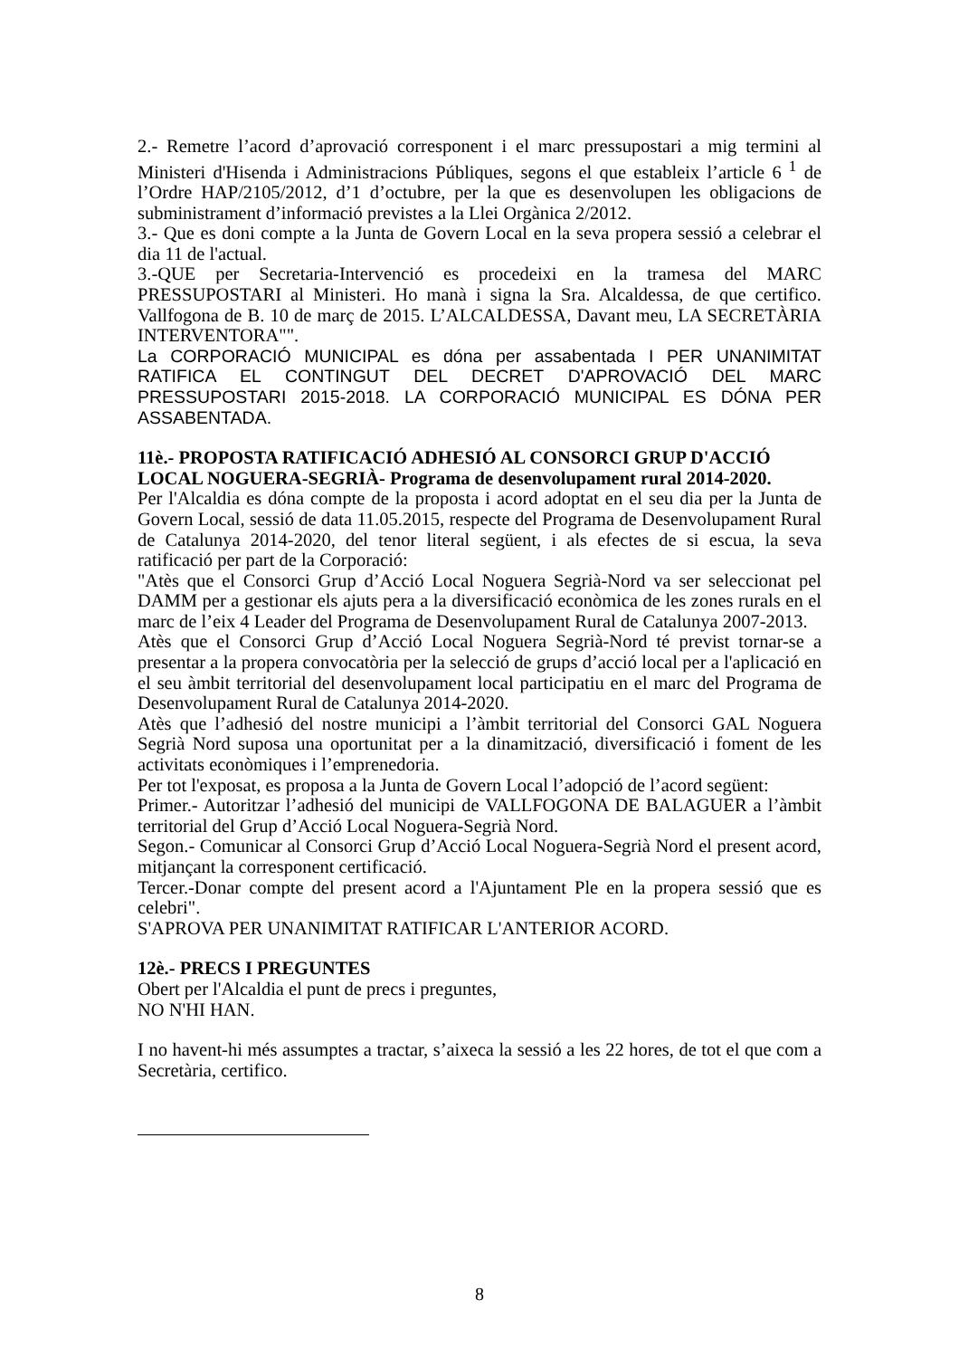2.- Remetre l’acord d’aprovació corresponent i el marc pressupostari a mig termini al Ministeri d'Hisenda i Administracions Públiques, segons el que estableix l’article 6 <sup>1</sup> de l’Ordre HAP/2105/2012, d’1 d’octubre, per la que es desenvolupen les obligacions de subministrament d’informació previstes a la Llei Orgànica 2/2012.
3.- Que es doni compte a la Junta de Govern Local en la seva propera sessió a celebrar el dia 11 de l'actual.
3.-QUE per Secretaria-Intervenció es procedeixi en la tramesa del MARC PRESSUPOSTARI al Ministeri. Ho manà i signa la Sra. Alcaldessa, de que certifico. Vallfogona de B. 10 de març de 2015. L’ALCALDESSA, Davant meu, LA SECRETÀRIA INTERVENTORA"".
La CORPORACIÓ MUNICIPAL es dóna per assabentada I PER UNANIMITAT RATIFICA EL CONTINGUT DEL DECRET D'APROVACIÓ DEL MARC PRESSUPOSTARI 2015-2018. LA CORPORACIÓ MUNICIPAL ES DÓNA PER ASSABENTADA.
11è.- PROPOSTA RATIFICACIÓ ADHESIÓ AL CONSORCI GRUP D'ACCIÓ LOCAL NOGUERA-SEGRIÀ- Programa de desenvolupament rural 2014-2020.
Per l'Alcaldia es dóna compte de la proposta i acord adoptat en el seu dia per la Junta de Govern Local, sessió de data 11.05.2015, respecte del Programa de Desenvolupament Rural de Catalunya 2014-2020, del tenor literal següent, i als efectes de si escua, la seva ratificació per part de la Corporació:
"Atès que el Consorci Grup d’Acció Local Noguera Segrià-Nord va ser seleccionat pel DAMM per a gestionar els ajuts pera a la diversificació econòmica de les zones rurals en el marc de l’eix 4 Leader del Programa de Desenvolupament Rural de Catalunya 2007-2013.
Atès que el Consorci Grup d’Acció Local Noguera Segrià-Nord té previst tornar-se a presentar a la propera convocatòria per la selecció de grups d’acció local per a l'aplicació en el seu àmbit territorial del desenvolupament local participatiu en el marc del Programa de Desenvolupament Rural de Catalunya 2014-2020.
Atès que l’adhesió del nostre municipi a l’àmbit territorial del Consorci GAL Noguera Segrià Nord suposa una oportunitat per a la dinamització, diversificació i foment de les activitats econòmiques i l’emprenedoria.
Per tot l'exposat, es proposa a la Junta de Govern Local l’adopció de l’acord següent:
Primer.- Autoritzar l’adhesió del municipi de VALLFOGONA DE BALAGUER a l’àmbit territorial del Grup d’Acció Local Noguera-Segrià Nord.
Segon.- Comunicar al Consorci Grup d’Acció Local Noguera-Segrià Nord el present acord, mitjançant la corresponent certificació.
Tercer.-Donar compte del present acord a l'Ajuntament Ple en la propera sessió que es celebri".
S'APROVA PER UNANIMITAT RATIFICAR L'ANTERIOR ACORD.
12è.- PRECS I PREGUNTES
Obert per l'Alcaldia el punt de precs i preguntes,
NO N'HI HAN.
I no havent-hi més assumptes a tractar, s’aixeca la sessió a les 22 hores, de tot el que com a Secretària, certifico.
8